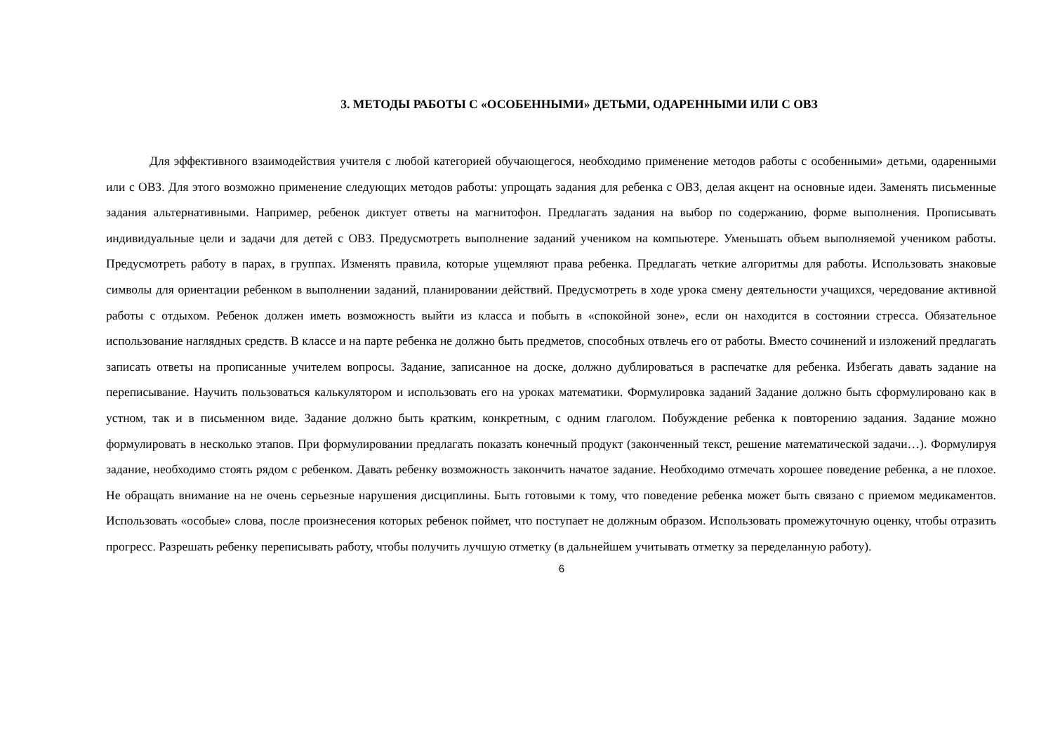3. МЕТОДЫ РАБОТЫ С «ОСОБЕННЫМИ» ДЕТЬМИ, ОДАРЕННЫМИ ИЛИ С ОВЗ
Для эффективного взаимодействия учителя с любой категорией обучающегося, необходимо применение методов работы с особенными» детьми, одаренными или с ОВЗ. Для этого возможно применение следующих методов работы: упрощать задания для ребенка с ОВЗ, делая акцент на основные идеи. Заменять письменные задания альтернативными. Например, ребенок диктует ответы на магнитофон. Предлагать задания на выбор по содержанию, форме выполнения. Прописывать индивидуальные цели и задачи для детей с ОВЗ. Предусмотреть выполнение заданий учеником на компьютере. Уменьшать объем выполняемой учеником работы. Предусмотреть работу в парах, в группах. Изменять правила, которые ущемляют права ребенка. Предлагать четкие алгоритмы для работы. Использовать знаковые символы для ориентации ребенком в выполнении заданий, планировании действий. Предусмотреть в ходе урока смену деятельности учащихся, чередование активной работы с отдыхом. Ребенок должен иметь возможность выйти из класса и побыть в «спокойной зоне», если он находится в состоянии стресса. Обязательное использование наглядных средств. В классе и на парте ребенка не должно быть предметов, способных отвлечь его от работы. Вместо сочинений и изложений предлагать записать ответы на прописанные учителем вопросы. Задание, записанное на доске, должно дублироваться в распечатке для ребенка. Избегать давать задание на переписывание. Научить пользоваться калькулятором и использовать его на уроках математики. Формулировка заданий Задание должно быть сформулировано как в устном, так и в письменном виде. Задание должно быть кратким, конкретным, с одним глаголом. Побуждение ребенка к повторению задания. Задание можно формулировать в несколько этапов. При формулировании предлагать показать конечный продукт (законченный текст, решение математической задачи…). Формулируя задание, необходимо стоять рядом с ребенком. Давать ребенку возможность закончить начатое задание. Необходимо отмечать хорошее поведение ребенка, а не плохое. Не обращать внимание на не очень серьезные нарушения дисциплины. Быть готовыми к тому, что поведение ребенка может быть связано с приемом медикаментов. Использовать «особые» слова, после произнесения которых ребенок поймет, что поступает не должным образом. Использовать промежуточную оценку, чтобы отразить прогресс. Разрешать ребенку переписывать работу, чтобы получить лучшую отметку (в дальнейшем учитывать отметку за переделанную работу).
6